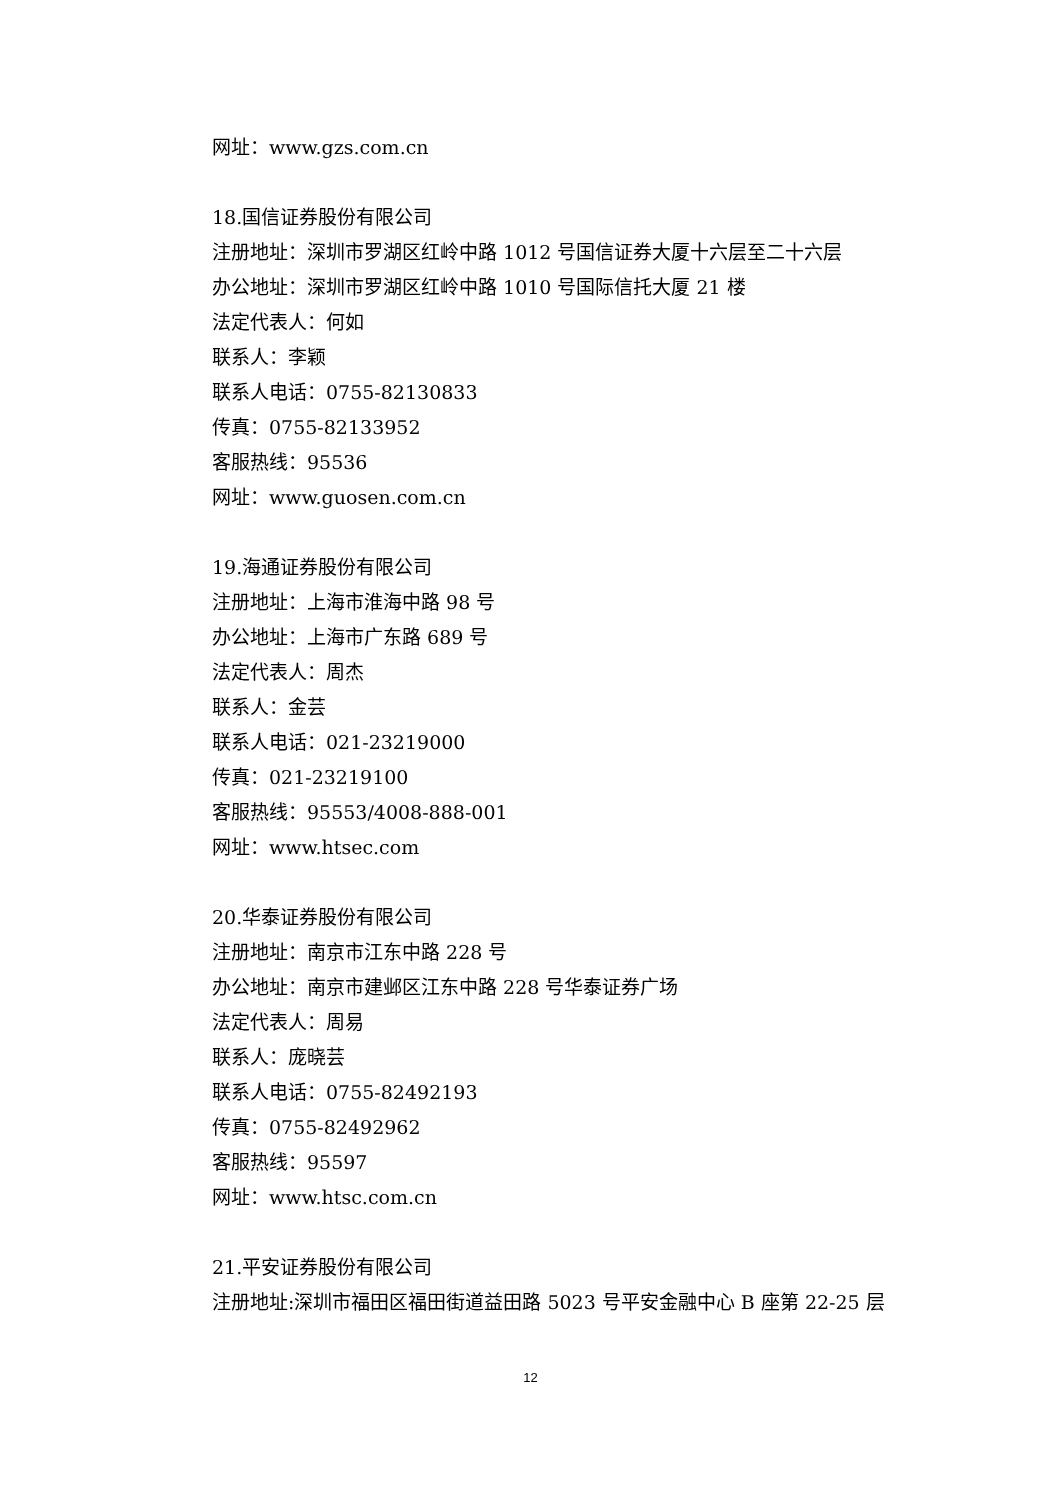网址：www.gzs.com.cn
18.国信证券股份有限公司
注册地址：深圳市罗湖区红岭中路 1012 号国信证券大厦十六层至二十六层
办公地址：深圳市罗湖区红岭中路 1010 号国际信托大厦 21 楼
法定代表人：何如
联系人：李颖
联系人电话：0755-82130833
传真：0755-82133952
客服热线：95536
网址：www.guosen.com.cn
19.海通证券股份有限公司
注册地址：上海市淮海中路 98 号
办公地址：上海市广东路 689 号
法定代表人：周杰
联系人：金芸
联系人电话：021-23219000
传真：021-23219100
客服热线：95553/4008-888-001
网址：www.htsec.com
20.华泰证券股份有限公司
注册地址：南京市江东中路 228 号
办公地址：南京市建邺区江东中路 228 号华泰证券广场
法定代表人：周易
联系人：庞晓芸
联系人电话：0755-82492193
传真：0755-82492962
客服热线：95597
网址：www.htsc.com.cn
21.平安证券股份有限公司
注册地址:深圳市福田区福田街道益田路 5023 号平安金融中心 B 座第 22-25 层
12